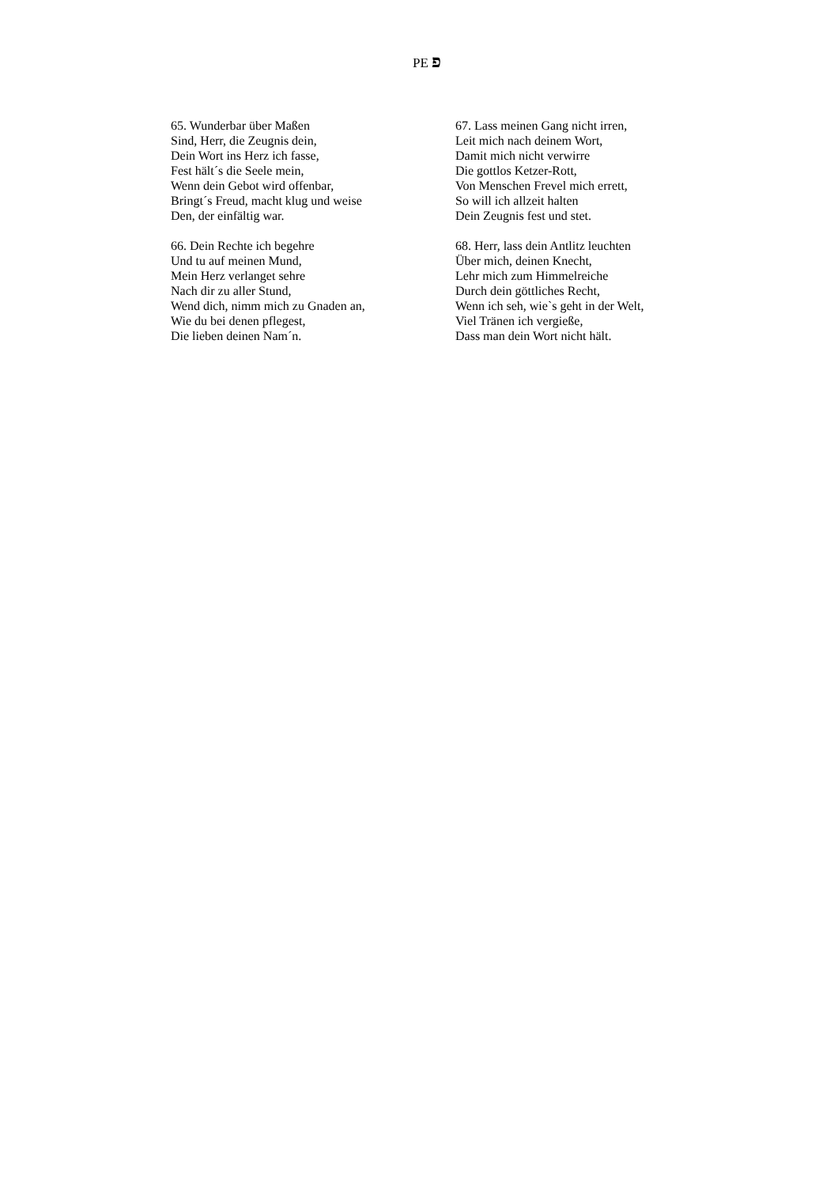PE פ
65. Wunderbar über Maßen
Sind, Herr, die Zeugnis dein,
Dein Wort ins Herz ich fasse,
Fest hält´s die Seele mein,
Wenn dein Gebot wird offenbar,
Bringt´s Freud, macht klug und weise
Den, der einfältig war.
66. Dein Rechte ich begehre
Und tu auf meinen Mund,
Mein Herz verlanget sehre
Nach dir zu aller Stund,
Wend dich, nimm mich zu Gnaden an,
Wie du bei denen pflegest,
Die lieben deinen Nam´n.
67. Lass meinen Gang nicht irren,
Leit mich nach deinem Wort,
Damit mich nicht verwirre
Die gottlos Ketzer-Rott,
Von Menschen Frevel mich errett,
So will ich allzeit halten
Dein Zeugnis fest und stet.
68. Herr, lass dein Antlitz leuchten
Über mich, deinen Knecht,
Lehr mich zum Himmelreiche
Durch dein göttliches Recht,
Wenn ich seh, wie`s geht in der Welt,
Viel Tränen ich vergieße,
Dass man dein Wort nicht hält.